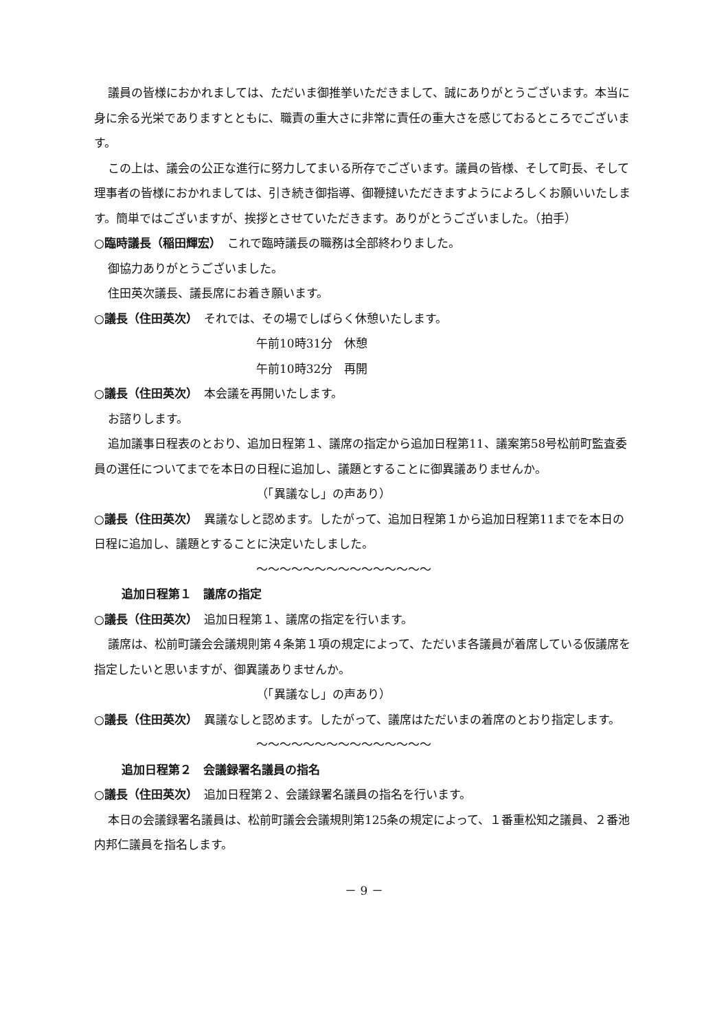議員の皆様におかれましては、ただいま御推挙いただきまして、誠にありがとうございます。本当に身に余る光栄でありますとともに、職責の重大さに非常に責任の重大さを感じておるところでございます。
この上は、議会の公正な進行に努力してまいる所存でございます。議員の皆様、そして町長、そして理事者の皆様におかれましては、引き続き御指導、御鞭撻いただきますようによろしくお願いいたします。簡単ではございますが、挨拶とさせていただきます。ありがとうございました。（拍手）
○臨時議長（稲田輝宏）　これで臨時議長の職務は全部終わりました。
御協力ありがとうございました。
住田英次議長、議長席にお着き願います。
○議長（住田英次）　それでは、その場でしばらく休憩いたします。
午前10時31分　休憩
午前10時32分　再開
○議長（住田英次）　本会議を再開いたします。
お諮りします。
追加議事日程表のとおり、追加日程第１、議席の指定から追加日程第11、議案第58号松前町監査委員の選任についてまでを本日の日程に追加し、議題とすることに御異議ありませんか。
（「異議なし」の声あり）
○議長（住田英次）　異議なしと認めます。したがって、追加日程第１から追加日程第11までを本日の日程に追加し、議題とすることに決定いたしました。
～～～～～～～～～～～～～～～
追加日程第１　議席の指定
○議長（住田英次）　追加日程第１、議席の指定を行います。
議席は、松前町議会会議規則第４条第１項の規定によって、ただいま各議員が着席している仮議席を指定したいと思いますが、御異議ありませんか。
（「異議なし」の声あり）
○議長（住田英次）　異議なしと認めます。したがって、議席はただいまの着席のとおり指定します。
～～～～～～～～～～～～～～～
追加日程第２　会議録署名議員の指名
○議長（住田英次）　追加日程第２、会議録署名議員の指名を行います。
本日の会議録署名議員は、松前町議会会議規則第125条の規定によって、１番重松知之議員、２番池内邦仁議員を指名します。
－ 9 －